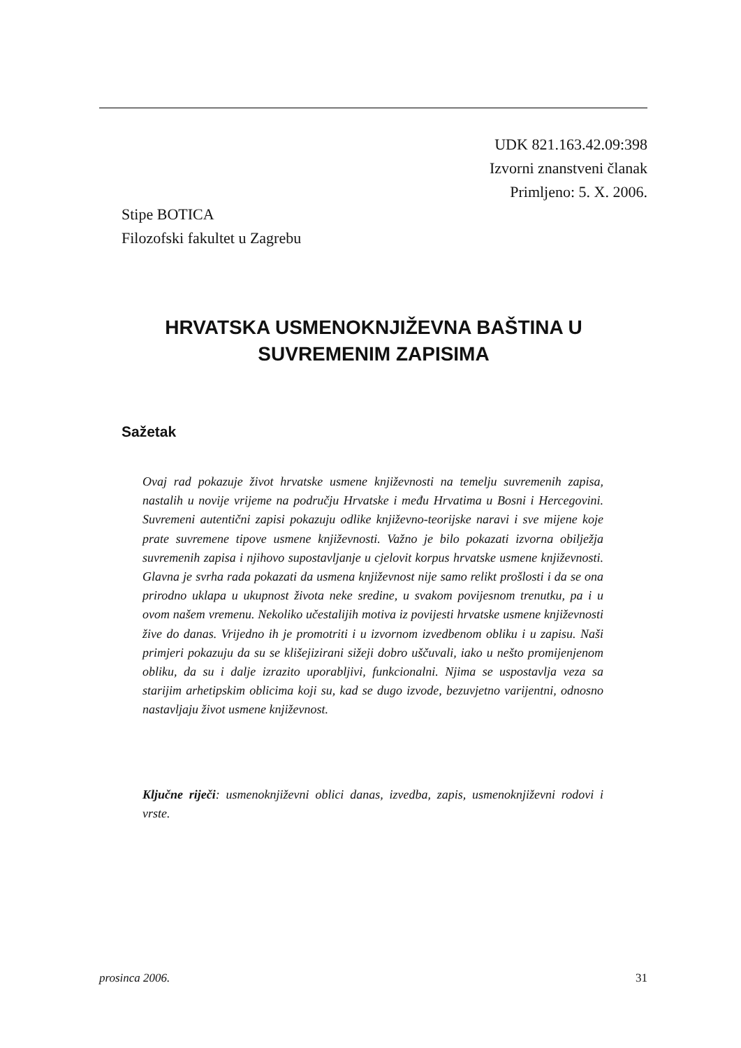UDK 821.163.42.09:398
Izvorni znanstveni članak
Primljeno: 5. X. 2006.
Stipe BOTICA
Filozofski fakultet u Zagrebu
HRVATSKA USMENOKNJIŽEVNA BAŠTINA U SUVREMENIM ZAPISIMA
Sažetak
Ovaj rad pokazuje život hrvatske usmene književnosti na temelju suvremenih zapisa, nastalih u novije vrijeme na području Hrvatske i među Hrvatima u Bosni i Hercegovini. Suvremeni autentični zapisi pokazuju odlike književno-teorijske naravi i sve mijene koje prate suvremene tipove usmene književnosti. Važno je bilo pokazati izvorna obilježja suvremenih zapisa i njihovo supostavljanje u cjelovit korpus hrvatske usmene književnosti. Glavna je svrha rada pokazati da usmena književnost nije samo relikt prošlosti i da se ona prirodno uklapa u ukupnost života neke sredine, u svakom povijesnom trenutku, pa i u ovom našem vremenu. Nekoliko učestalijih motiva iz povijesti hrvatske usmene književnosti žive do danas. Vrijedno ih je promotriti i u izvornom izvedbenom obliku i u zapisu. Naši primjeri pokazuju da su se klišejizirani sižeji dobro uščuvali, iako u nešto promijenjenom obliku, da su i dalje izrazito uporabljivi, funkcionalni. Njima se uspostavlja veza sa starijim arhetipskim oblicima koji su, kad se dugo izvode, bezuvjetno varijentni, odnosno nastavljaju život usmene književnost.
Ključne riječi: usmenoknjiževni oblici danas, izvedba, zapis, usmenoknjiževni rodovi i vrste.
prosinca 2006. 31